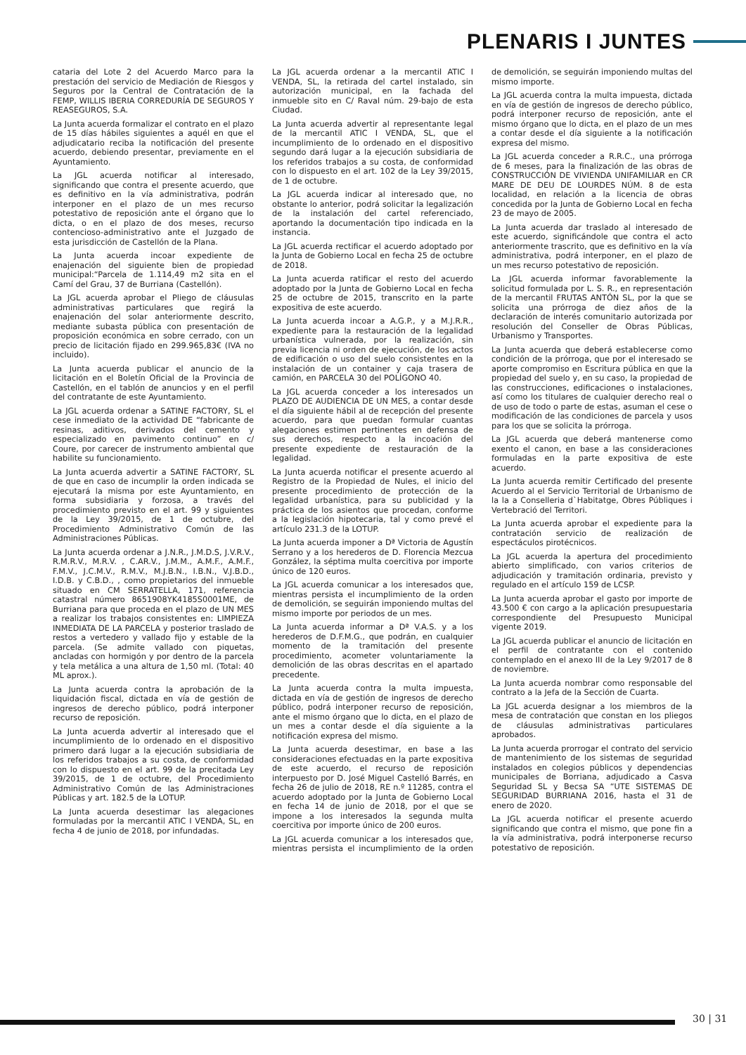PLENARIS I JUNTES
cataria del Lote 2 del Acuerdo Marco para la prestación del servicio de Mediación de Riesgos y Seguros por la Central de Contratación de la FEMP, WILLIS IBERIA CORREDURÍA DE SEGUROS Y REASEGUROS, S.A.
La Junta acuerda formalizar el contrato en el plazo de 15 días hábiles siguientes a aquél en que el adjudicatario reciba la notificación del presente acuerdo, debiendo presentar, previamente en el Ayuntamiento.
La JGL acuerda notificar al interesado, significando que contra el presente acuerdo, que es definitivo en la vía administrativa, podrán interponer en el plazo de un mes recurso potestativo de reposición ante el órgano que lo dicta, o en el plazo de dos meses, recurso contencioso-administrativo ante el Juzgado de esta jurisdicción de Castellón de la Plana.
La Junta acuerda incoar expediente de enajenación del siguiente bien de propiedad municipal:“Parcela de 1.114,49 m2 sita en el Camí del Grau, 37 de Burriana (Castellón).
La JGL acuerda aprobar el Pliego de cláusulas administrativas particulares que regirá la enajenación del solar anteriormente descrito, mediante subasta pública con presentación de proposición económica en sobre cerrado, con un precio de licitación fijado en 299.965,83€ (IVA no incluido).
La Junta acuerda publicar el anuncio de la licitación en el Boletín Oficial de la Provincia de Castellón, en el tablón de anuncios y en el perfil del contratante de este Ayuntamiento.
La JGL acuerda ordenar a SATINE FACTORY, SL el cese inmediato de la actividad DE “fabricante de resinas, aditivos, derivados del cemento y especializado en pavimento continuo” en c/ Coure, por carecer de instrumento ambiental que habilite su funcionamiento.
La Junta acuerda advertir a SATINE FACTORY, SL de que en caso de incumplir la orden indicada se ejecutará la misma por este Ayuntamiento, en forma subsidiaria y forzosa, a través del procedimiento previsto en el art. 99 y siguientes de la Ley 39/2015, de 1 de octubre, del Procedimiento Administrativo Común de las Administraciones Públicas.
La Junta acuerda ordenar a J.N.R., J.M.D.S, J.V.R.V., R.M.R.V., M.R.V. , C.AR.V., J.M.M., A.M.F., A.M.F., F.M.V., J.C.M.V., R.M.V., M.J.B.N., I.B.N., V.J.B.D., I.D.B. y C.B.D., , como propietarios del inmueble situado en CM SERRATELLA, 171, referencia catastral número 8651908YK4185S0001ME, de Burriana para que proceda en el plazo de UN MES a realizar los trabajos consistentes en: LIMPIEZA INMEDIATA DE LA PARCELA y posterior traslado de restos a vertedero y vallado fijo y estable de la parcela. (Se admite vallado con piquetas, ancladas con hormigón y por dentro de la parcela y tela metálica a una altura de 1,50 ml. (Total: 40 ML aprox.).
La Junta acuerda contra la aprobación de la liquidación fiscal, dictada en vía de gestión de ingresos de derecho público, podrá interponer recurso de reposición.
La Junta acuerda advertir al interesado que el incumplimiento de lo ordenado en el dispositivo primero dará lugar a la ejecución subsidiaria de los referidos trabajos a su costa, de conformidad con lo dispuesto en el art. 99 de la precitada Ley 39/2015, de 1 de octubre, del Procedimiento Administrativo Común de las Administraciones Públicas y art. 182.5 de la LOTUP.
La Junta acuerda desestimar las alegaciones formuladas por la mercantil ATIC I VENDA, SL, en fecha 4 de junio de 2018, por infundadas.
La JGL acuerda ordenar a la mercantil ATIC I VENDA, SL, la retirada del cartel instalado, sin autorización municipal, en la fachada del inmueble sito en C/ Raval núm. 29-bajo de esta Ciudad.
La Junta acuerda advertir al representante legal de la mercantil ATIC I VENDA, SL, que el incumplimiento de lo ordenado en el dispositivo segundo dará lugar a la ejecución subsidiaria de los referidos trabajos a su costa, de conformidad con lo dispuesto en el art. 102 de la Ley 39/2015, de 1 de octubre.
La JGL acuerda indicar al interesado que, no obstante lo anterior, podrá solicitar la legalización de la instalación del cartel referenciado, aportando la documentación tipo indicada en la instancia.
La JGL acuerda rectificar el acuerdo adoptado por la Junta de Gobierno Local en fecha 25 de octubre de 2018.
La Junta acuerda ratificar el resto del acuerdo adoptado por la Junta de Gobierno Local en fecha 25 de octubre de 2015, transcrito en la parte expositiva de este acuerdo.
La Junta acuerda incoar a A.G.P., y a M.J.R.R., expediente para la restauración de la legalidad urbanística vulnerada, por la realización, sin previa licencia ni orden de ejecución, de los actos de edificación o uso del suelo consistentes en la instalación de un container y caja trasera de camión, en PARCELA 30 del POLÍGONO 40.
La JGL acuerda conceder a los interesados un PLAZO DE AUDIENCIA DE UN MES, a contar desde el día siguiente hábil al de recepción del presente acuerdo, para que puedan formular cuantas alegaciones estimen pertinentes en defensa de sus derechos, respecto a la incoación del presente expediente de restauración de la legalidad.
La Junta acuerda notificar el presente acuerdo al Registro de la Propiedad de Nules, el inicio del presente procedimiento de protección de la legalidad urbanística, para su publicidad y la práctica de los asientos que procedan, conforme a la legislación hipotecaria, tal y como prevé el artículo 231.3 de la LOTUP.
La Junta acuerda imponer a Dª Victoria de Agustín Serrano y a los herederos de D. Florencia Mezcua González, la séptima multa coercitiva por importe único de 120 euros.
La JGL acuerda comunicar a los interesados que, mientras persista el incumplimiento de la orden de demolición, se seguirán imponiendo multas del mismo importe por periodos de un mes.
La Junta acuerda informar a Dª V.A.S. y a los herederos de D.F.M.G., que podrán, en cualquier momento de la tramitación del presente procedimiento, acometer voluntariamente la demolición de las obras descritas en el apartado precedente.
La Junta acuerda contra la multa impuesta, dictada en vía de gestión de ingresos de derecho público, podrá interponer recurso de reposición, ante el mismo órgano que lo dicta, en el plazo de un mes a contar desde el día siguiente a la notificación expresa del mismo.
La Junta acuerda desestimar, en base a las consideraciones efectuadas en la parte expositiva de este acuerdo, el recurso de reposición interpuesto por D. José Miguel Castelló Barrés, en fecha 26 de julio de 2018, RE n.º 11285, contra el acuerdo adoptado por la Junta de Gobierno Local en fecha 14 de junio de 2018, por el que se impone a los interesados la segunda multa coercitiva por importe único de 200 euros.
La JGL acuerda comunicar a los interesados que, mientras persista el incumplimiento de la orden de demolición, se seguirán imponiendo multas del mismo importe.
La JGL acuerda contra la multa impuesta, dictada en vía de gestión de ingresos de derecho público, podrá interponer recurso de reposición, ante el mismo órgano que lo dicta, en el plazo de un mes a contar desde el día siguiente a la notificación expresa del mismo.
La JGL acuerda conceder a R.R.C., una prórroga de 6 meses, para la finalización de las obras de CONSTRUCCIÓN DE VIVIENDA UNIFAMILIAR en CR MARE DE DEU DE LOURDES NÚM. 8 de esta localidad, en relación a la licencia de obras concedida por la Junta de Gobierno Local en fecha 23 de mayo de 2005.
La Junta acuerda dar traslado al interesado de este acuerdo, significándole que contra el acto anteriormente trascrito, que es definitivo en la vía administrativa, podrá interponer, en el plazo de un mes recurso potestativo de reposición.
La JGL acuerda informar favorablemente la solicitud formulada por L. S. R., en representación de la mercantil FRUTAS ANTÓN SL, por la que se solicita una prórroga de diez años de la declaración de interés comunitario autorizada por resolución del Conseller de Obras Públicas, Urbanismo y Transportes.
La Junta acuerda que deberá establecerse como condición de la prórroga, que por el interesado se aporte compromiso en Escritura pública en que la propiedad del suelo y, en su caso, la propiedad de las construcciones, edificaciones o instalaciones, así como los titulares de cualquier derecho real o de uso de todo o parte de estas, asuman el cese o modificación de las condiciones de parcela y usos para los que se solicita la prórroga.
La JGL acuerda que deberá mantenerse como exento el canon, en base a las consideraciones formuladas en la parte expositiva de este acuerdo.
La Junta acuerda remitir Certificado del presente Acuerdo al el Servicio Territorial de Urbanismo de la la a Conselleria d`Habitatge, Obres Públiques i Vertebració del Territori.
La Junta acuerda aprobar el expediente para la contratación servicio de realización de espectáculos pirotécnicos.
La JGL acuerda la apertura del procedimiento abierto simplificado, con varios criterios de adjudicación y tramitación ordinaria, previsto y regulado en el artículo 159 de LCSP.
La Junta acuerda aprobar el gasto por importe de 43.500 € con cargo a la aplicación presupuestaria correspondiente del Presupuesto Municipal vigente 2019.
La JGL acuerda publicar el anuncio de licitación en el perfil de contratante con el contenido contemplado en el anexo III de la Ley 9/2017 de 8 de noviembre.
La Junta acuerda nombrar como responsable del contrato a la Jefa de la Sección de Cuarta.
La JGL acuerda designar a los miembros de la mesa de contratación que constan en los pliegos de cláusulas administrativas particulares aprobados.
La Junta acuerda prorrogar el contrato del servicio de mantenimiento de los sistemas de seguridad instalados en colegios públicos y dependencias municipales de Borriana, adjudicado a Casva Seguridad SL y Becsa SA “UTE SISTEMAS DE SEGURIDAD BURRIANA 2016, hasta el 31 de enero de 2020.
La JGL acuerda notificar el presente acuerdo significando que contra el mismo, que pone fin a la vía administrativa, podrá interponerse recurso potestativo de reposición.
30 | 31